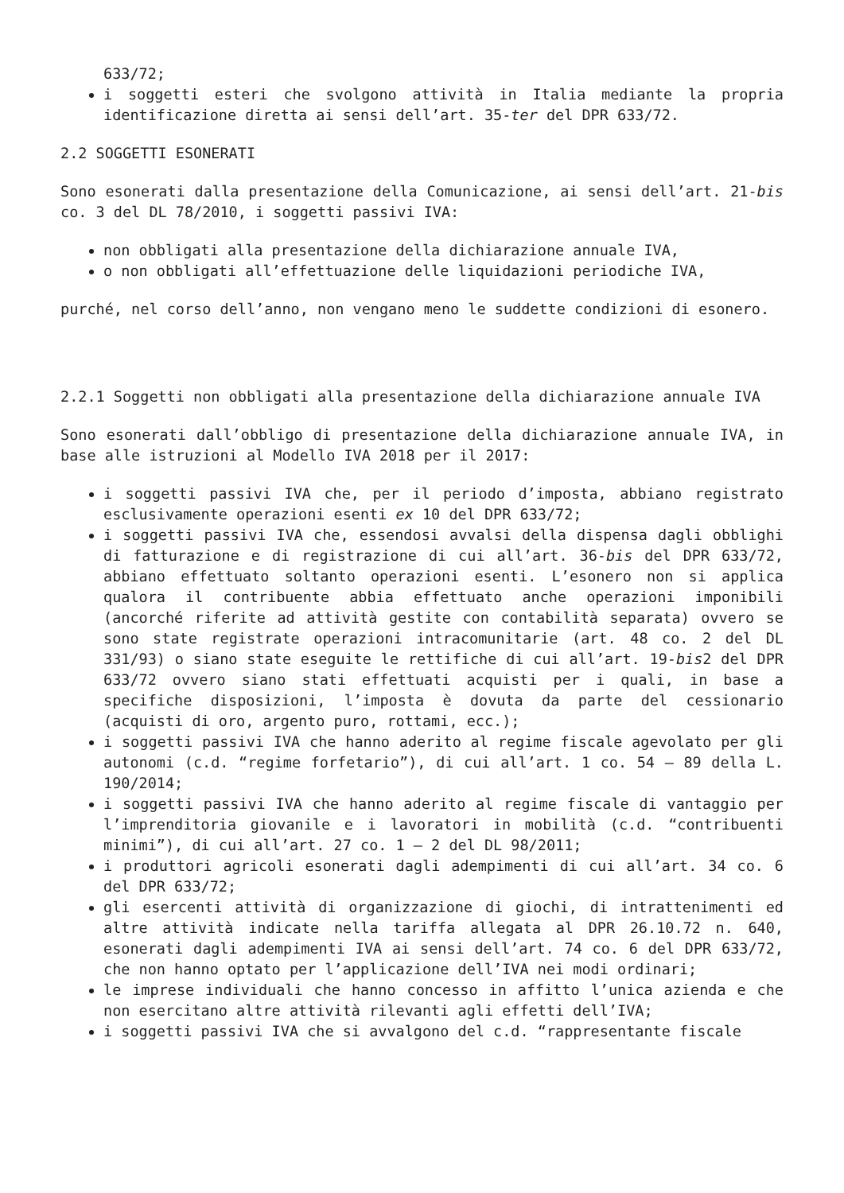633/72;
i soggetti esteri che svolgono attività in Italia mediante la propria identificazione diretta ai sensi dell’art. 35-ter del DPR 633/72.
2.2 SOGGETTI ESONERATI
Sono esonerati dalla presentazione della Comunicazione, ai sensi dell’art. 21-bis co. 3 del DL 78/2010, i soggetti passivi IVA:
non obbligati alla presentazione della dichiarazione annuale IVA,
o non obbligati all’effettuazione delle liquidazioni periodiche IVA,
purché, nel corso dell’anno, non vengano meno le suddette condizioni di esonero.
2.2.1 Soggetti non obbligati alla presentazione della dichiarazione annuale IVA
Sono esonerati dall’obbligo di presentazione della dichiarazione annuale IVA, in base alle istruzioni al Modello IVA 2018 per il 2017:
i soggetti passivi IVA che, per il periodo d’imposta, abbiano registrato esclusivamente operazioni esenti ex 10 del DPR 633/72;
i soggetti passivi IVA che, essendosi avvalsi della dispensa dagli obblighi di fatturazione e di registrazione di cui all’art. 36-bis del DPR 633/72, abbiano effettuato soltanto operazioni esenti. L’esonero non si applica qualora il contribuente abbia effettuato anche operazioni imponibili (ancorché riferite ad attività gestite con contabilità separata) ovvero se sono state registrate operazioni intracomunitarie (art. 48 co. 2 del DL 331/93) o siano state eseguite le rettifiche di cui all’art. 19-bis2 del DPR 633/72 ovvero siano stati effettuati acquisti per i quali, in base a specifiche disposizioni, l’imposta è dovuta da parte del cessionario (acquisti di oro, argento puro, rottami, ecc.);
i soggetti passivi IVA che hanno aderito al regime fiscale agevolato per gli autonomi (c.d. “regime forfetario”), di cui all’art. 1 co. 54 – 89 della L. 190/2014;
i soggetti passivi IVA che hanno aderito al regime fiscale di vantaggio per l’imprenditoria giovanile e i lavoratori in mobilità (c.d. “contribuenti minimi”), di cui all’art. 27 co. 1 – 2 del DL 98/2011;
i produttori agricoli esonerati dagli adempimenti di cui all’art. 34 co. 6 del DPR 633/72;
gli esercenti attività di organizzazione di giochi, di intrattenimenti ed altre attività indicate nella tariffa allegata al DPR 26.10.72 n. 640, esonerati dagli adempimenti IVA ai sensi dell’art. 74 co. 6 del DPR 633/72, che non hanno optato per l’applicazione dell’IVA nei modi ordinari;
le imprese individuali che hanno concesso in affitto l’unica azienda e che non esercitano altre attività rilevanti agli effetti dell’IVA;
i soggetti passivi IVA che si avvalgono del c.d. “rappresentante fiscale